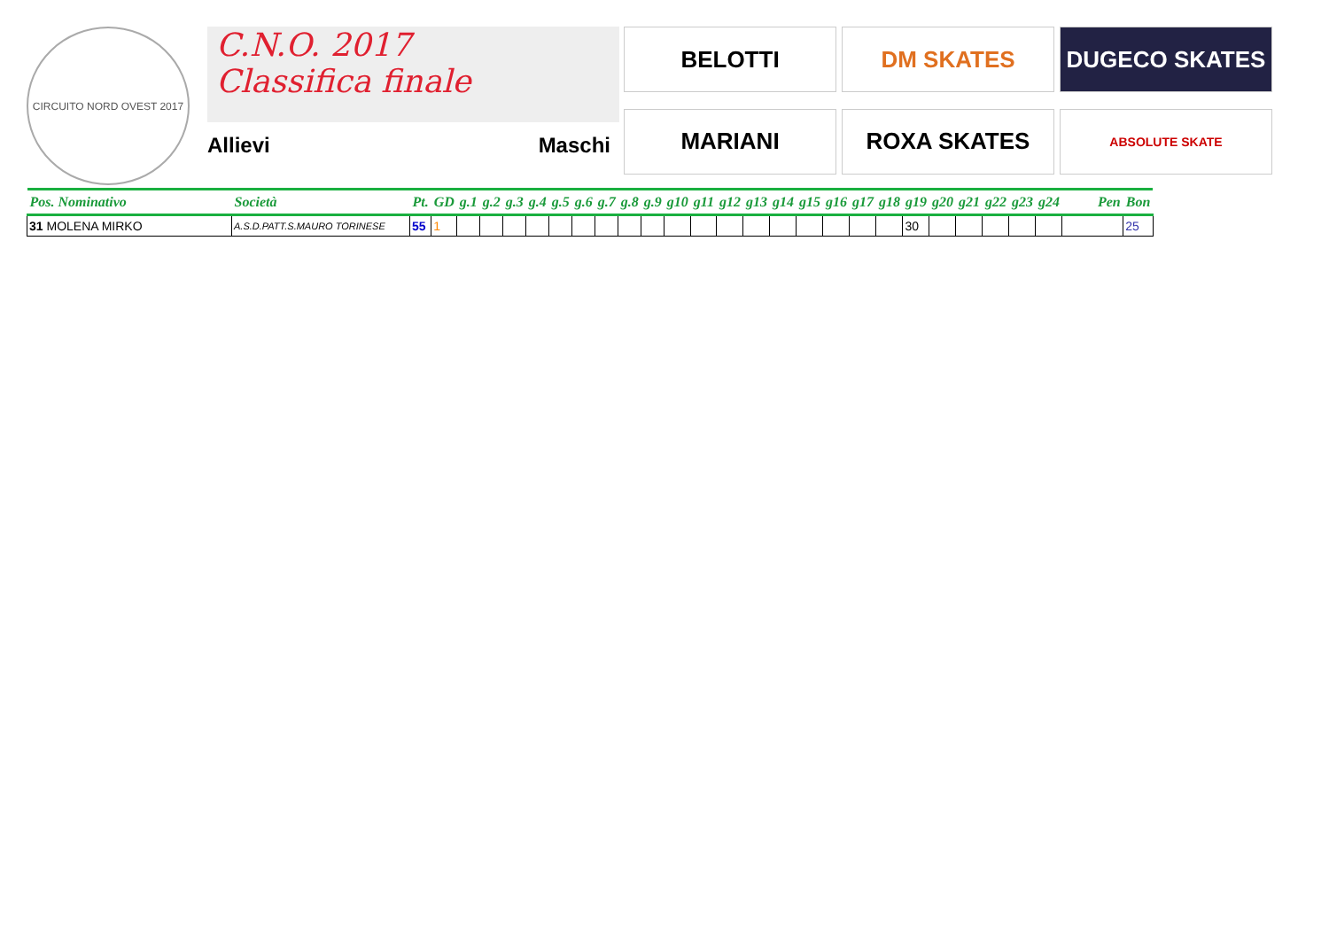CIRCUITO NORD OVEST 2017
C.N.O. 2017
Classifica finale
Allievi Maschi
BELOTTI
DM SKATES
DUGECO SKATES
MARIANI
ROXA SKATES
ABSOLUTE SKATE
| Pos. Nominativo | Società | Pt. | GD | g.1 | g.2 | g.3 | g.4 | g.5 | g.6 | g.7 | g.8 | g.9 | g10 | g11 | g12 | g13 | g14 | g15 | g16 | g17 | g18 | g19 | g20 | g21 | g22 | g23 | g24 | Pen | Bon |
| --- | --- | --- | --- | --- | --- | --- | --- | --- | --- | --- | --- | --- | --- | --- | --- | --- | --- | --- | --- | --- | --- | --- | --- | --- | --- | --- | --- | --- | --- |
| 31 MOLENA MIRKO | A.S.D.PATT.S.MAURO TORINESE | 55 | 1 | | | | | | | | | | | | | | | | | | | 30 | | | | | | | 25 |